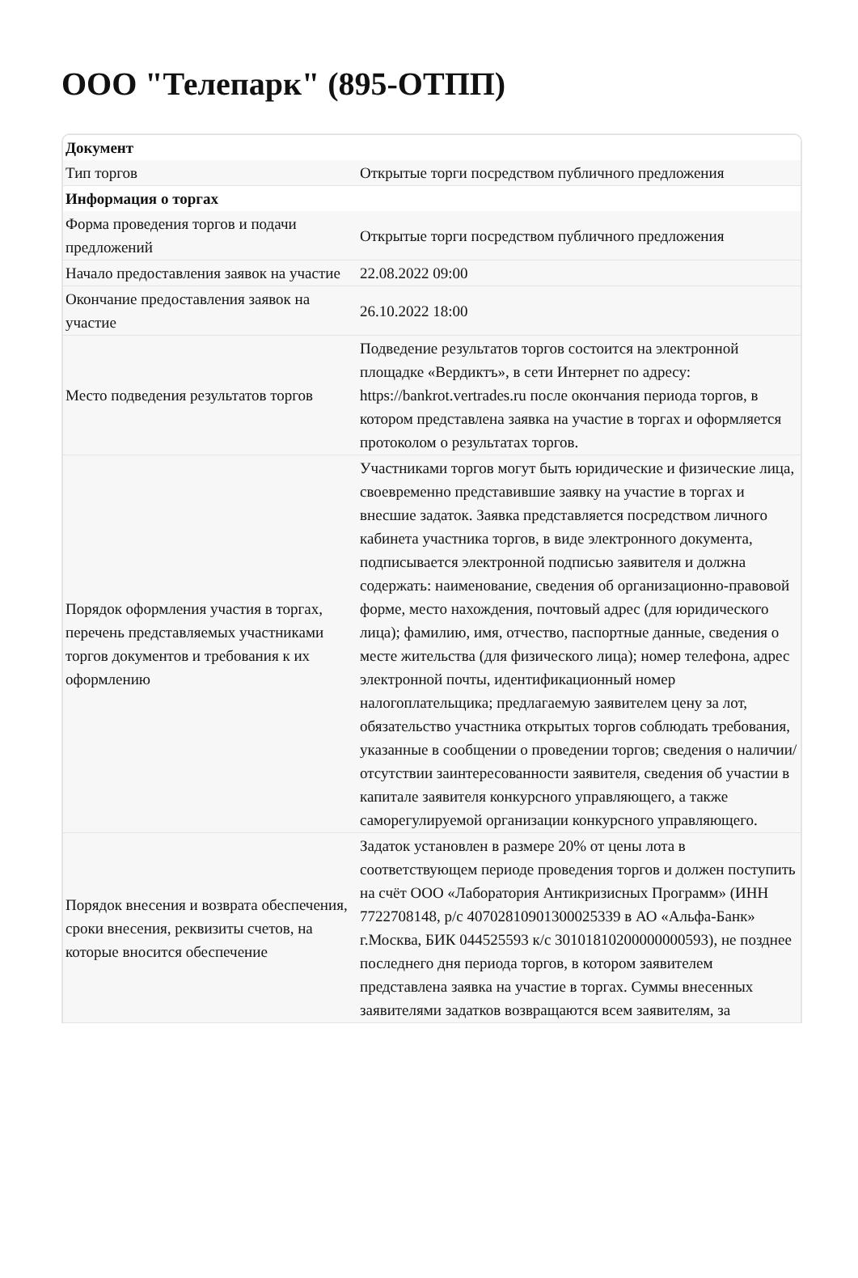ООО "Телепарк" (895-ОТПП)
| Документ | |
| Тип торгов | Открытые торги посредством публичного предложения |
| Информация о торгах | |
| Форма проведения торгов и подачи предложений | Открытые торги посредством публичного предложения |
| Начало предоставления заявок на участие | 22.08.2022 09:00 |
| Окончание предоставления заявок на участие | 26.10.2022 18:00 |
| Место подведения результатов торгов | Подведение результатов торгов состоится на электронной площадке «Вердиктъ», в сети Интернет по адресу: https://bankrot.vertrades.ru после окончания периода торгов, в котором представлена заявка на участие в торгах и оформляется протоколом о результатах торгов. |
| Порядок оформления участия в торгах, перечень представляемых участниками торгов документов и требования к их оформлению | Участниками торгов могут быть юридические и физические лица, своевременно представившие заявку на участие в торгах и внесшие задаток. Заявка представляется посредством личного кабинета участника торгов, в виде электронного документа, подписывается электронной подписью заявителя и должна содержать: наименование, сведения об организационно-правовой форме, место нахождения, почтовый адрес (для юридического лица); фамилию, имя, отчество, паспортные данные, сведения о месте жительства (для физического лица); номер телефона, адрес электронной почты, идентификационный номер налогоплательщика; предлагаемую заявителем цену за лот, обязательство участника открытых торгов соблюдать требования, указанные в сообщении о проведении торгов; сведения о наличии/ отсутствии заинтересованности заявителя, сведения об участии в капитале заявителя конкурсного управляющего, а также саморегулируемой организации конкурсного управляющего. |
| Порядок внесения и возврата обеспечения, сроки внесения, реквизиты счетов, на которые вносится обеспечение | Задаток установлен в размере 20% от цены лота в соответствующем периоде проведения торгов и должен поступить на счёт ООО «Лаборатория Антикризисных Программ» (ИНН 7722708148, р/с 40702810901300025339 в АО «Альфа-Банк» г.Москва, БИК 044525593 к/с 30101810200000000593), не позднее последнего дня периода торгов, в котором заявителем представлена заявка на участие в торгах. Суммы внесенных заявителями задатков возвращаются всем заявителям, за |